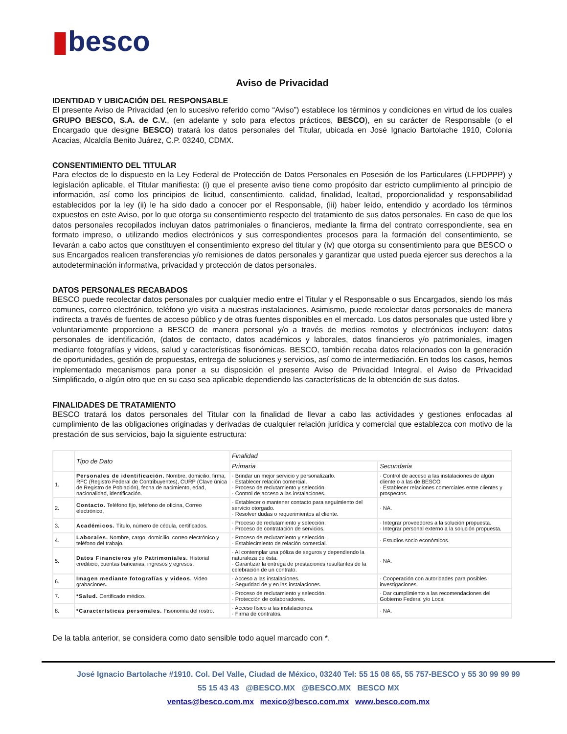▮besco
Aviso de Privacidad
IDENTIDAD Y UBICACIÓN DEL RESPONSABLE
El presente Aviso de Privacidad (en lo sucesivo referido como “Aviso”) establece los términos y condiciones en virtud de los cuales GRUPO BESCO, S.A. de C.V., (en adelante y solo para efectos prácticos, BESCO), en su carácter de Responsable (o el Encargado que designe BESCO) tratará los datos personales del Titular, ubicada en José Ignacio Bartolache 1910, Colonia Acacias, Alcaldía Benito Juárez, C.P. 03240, CDMX.
CONSENTIMIENTO DEL TITULAR
Para efectos de lo dispuesto en la Ley Federal de Protección de Datos Personales en Posesión de los Particulares (LFPDPPP) y legislación aplicable, el Titular manifiesta: (i) que el presente aviso tiene como propósito dar estricto cumplimiento al principio de información, así como los principios de licitud, consentimiento, calidad, finalidad, lealtad, proporcionalidad y responsabilidad establecidos por la ley (ii) le ha sido dado a conocer por el Responsable, (iii) haber leído, entendido y acordado los términos expuestos en este Aviso, por lo que otorga su consentimiento respecto del tratamiento de sus datos personales. En caso de que los datos personales recopilados incluyan datos patrimoniales o financieros, mediante la firma del contrato correspondiente, sea en formato impreso, o utilizando medios electrónicos y sus correspondientes procesos para la formación del consentimiento, se llevarán a cabo actos que constituyen el consentimiento expreso del titular y (iv) que otorga su consentimiento para que BESCO o sus Encargados realicen transferencias y/o remisiones de datos personales y garantizar que usted pueda ejercer sus derechos a la autodeterminación informativa, privacidad y protección de datos personales.
DATOS PERSONALES RECABADOS
BESCO puede recolectar datos personales por cualquier medio entre el Titular y el Responsable o sus Encargados, siendo los más comunes, correo electrónico, teléfono y/o visita a nuestras instalaciones. Asimismo, puede recolectar datos personales de manera indirecta a través de fuentes de acceso público y de otras fuentes disponibles en el mercado. Los datos personales que usted libre y voluntariamente proporcione a BESCO de manera personal y/o a través de medios remotos y electrónicos incluyen: datos personales de identificación, (datos de contacto, datos académicos y laborales, datos financieros y/o patrimoniales, imagen mediante fotografías y videos, salud y características fisonómicas. BESCO, también recaba datos relacionados con la generación de oportunidades, gestión de propuestas, entrega de soluciones y servicios, así como de intermediación. En todos los casos, hemos implementado mecanismos para poner a su disposición el presente Aviso de Privacidad Integral, el Aviso de Privacidad Simplificado, o algún otro que en su caso sea aplicable dependiendo las características de la obtención de sus datos.
FINALIDADES DE TRATAMIENTO
BESCO tratará los datos personales del Titular con la finalidad de llevar a cabo las actividades y gestiones enfocadas al cumplimiento de las obligaciones originadas y derivadas de cualquier relación jurídica y comercial que establezca con motivo de la prestación de sus servicios, bajo la siguiente estructura:
| | Tipo de Dato | Finalidad | |
| --- | --- | --- | --- |
| | | Primaria | Secundaria |
| 1. | Personales de identificación. Nombre, domicilio, firma, RFC (Registro Federal de Contribuyentes), CURP (Clave única de Registro de Población), fecha de nacimiento, edad, nacionalidad, identificación. | · Brindar un mejor servicio y personalizarlo. · Establecer relación comercial. · Proceso de reclutamiento y selección. · Control de acceso a las instalaciones. | · Control de acceso a las instalaciones de algún cliente o a las de BESCO · Establecer relaciones comerciales entre clientes y prospectos. |
| 2. | Contacto. Teléfono fijo, teléfono de oficina, Correo electrónico, | · Establecer o mantener contacto para seguimiento del servicio otorgado. · Resolver dudas o requerimientos al cliente. | · NA. |
| 3. | Académicos. Título, número de cédula, certificados. | · Proceso de reclutamiento y selección. · Proceso de contratación de servicios. | · Integrar proveedores a la solución propuesta. · Integrar personal externo a la solución propuesta. |
| 4. | Laborales. Nombre, cargo, domicilio, correo electrónico y teléfono del trabajo. | · Proceso de reclutamiento y selección. · Establecimiento de relación comercial. | · Estudios socio económicos. |
| 5. | Datos Financieros y/o Patrimoniales. Historial crediticio, cuentas bancarias, ingresos y egresos. | · Al contemplar una póliza de seguros y dependiendo la naturaleza de ésta. · Garantizar la entrega de prestaciones resultantes de la celebración de un contrato. | · NA. |
| 6. | Imagen mediante fotografías y videos. Video grabaciones. | · Acceso a las instalaciones. · Seguridad de y en las instalaciones. | · Cooperación con autoridades para posibles investigaciones. |
| 7. | *Salud. Certificado médico. | · Proceso de reclutamiento y selección. · Protección de colaboradores. | · Dar cumplimiento a las recomendaciones del Gobierno Federal y/o Local |
| 8. | *Características personales. Fisonomía del rostro. | · Acceso físico a las instalaciones. · Firma de contratos. | · NA. |
De la tabla anterior, se considera como dato sensible todo aquel marcado con *.
José Ignacio Bartolache #1910. Col. Del Valle, Ciudad de México, 03240 Tel: 55 15 08 65, 55 757-BESCO y 55 30 99 99 99
55 15 43 43 @BESCO.MX @BESCO.MX BESCO MX
ventas@besco.com.mx mexico@besco.com.mx www.besco.com.mx